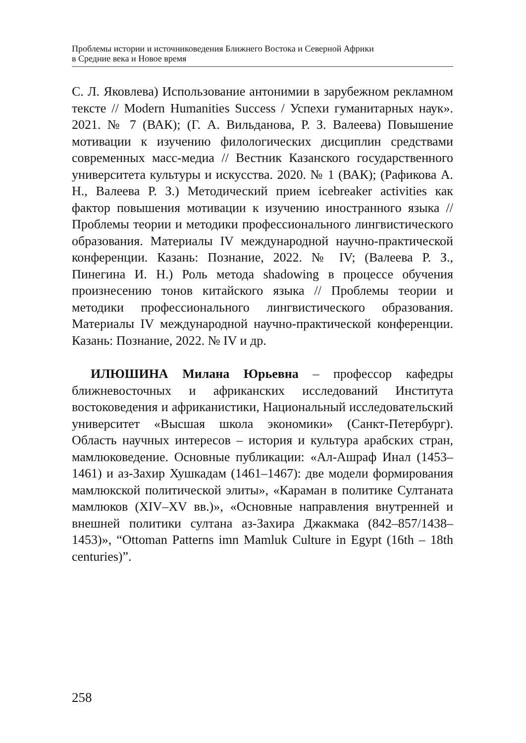Проблемы истории и источниковедения Ближнего Востока и Северной Африки
в Средние века и Новое время
С. Л. Яковлева) Использование антонимии в зарубежном рекламном тексте // Modern Humanities Success / Успехи гуманитарных наук». 2021. № 7 (ВАК); (Г. А. Вильданова, Р. З. Валеева) Повышение мотивации к изучению филологических дисциплин средствами современных масс-медиа // Вестник Казанского государственного университета культуры и искусства. 2020. № 1 (ВАК); (Рафикова А. Н., Валеева Р. З.) Методический прием icebreaker activities как фактор повышения мотивации к изучению иностранного языка // Проблемы теории и методики профессионального лингвистического образования. Материалы IV международной научно-практической конференции. Казань: Познание, 2022. № IV; (Валеева Р. З., Пинегина И. Н.) Роль метода shadowing в процессе обучения произнесению тонов китайского языка // Проблемы теории и методики профессионального лингвистического образования. Материалы IV международной научно-практической конференции. Казань: Познание, 2022. № IV и др.
ИЛЮШИНА Милана Юрьевна – профессор кафедры ближневосточных и африканских исследований Института востоковедения и африканистики, Национальный исследовательский университет «Высшая школа экономики» (Санкт-Петербург). Область научных интересов – история и культура арабских стран, мамлюковедение. Основные публикации: «Ал-Ашраф Инал (1453–1461) и аз-Захир Хушкадам (1461–1467): две модели формирования мамлюкской политической элиты», «Караман в политике Султаната мамлюков (XIV–XV вв.)», «Основные направления внутренней и внешней политики султана аз-Захира Джакмака (842–857/1438–1453)», “Ottoman Patterns imn Mamluk Culture in Egypt (16th – 18th centuries)”.
258